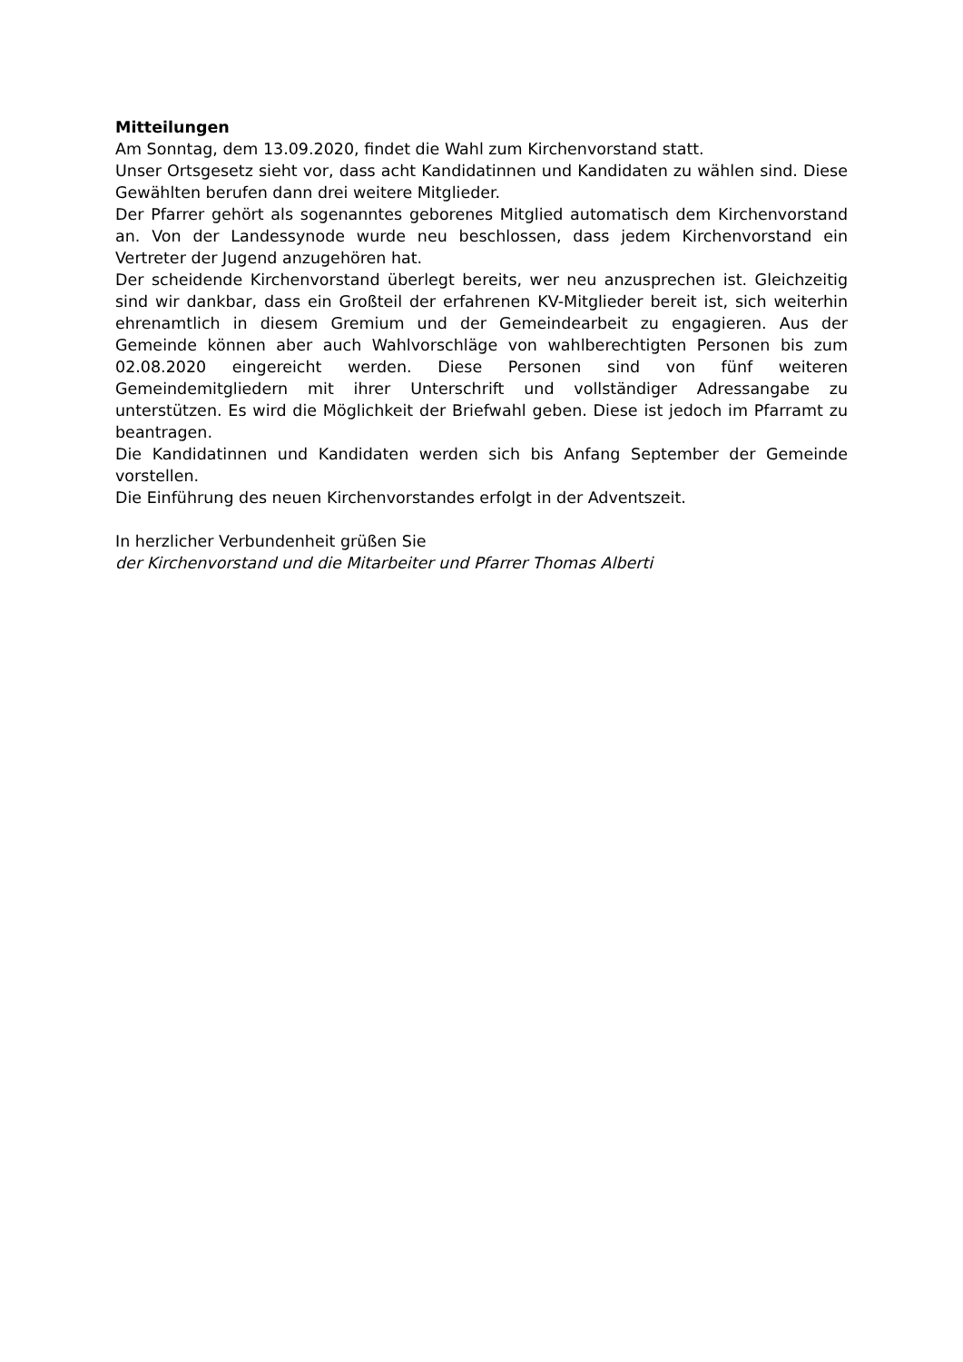Mitteilungen
Am Sonntag, dem 13.09.2020, findet die Wahl zum Kirchenvorstand statt.
Unser Ortsgesetz sieht vor, dass acht Kandidatinnen und Kandidaten zu wählen sind. Diese Gewählten berufen dann drei weitere Mitglieder.
Der Pfarrer gehört als sogenanntes geborenes Mitglied automatisch dem Kirchenvorstand an. Von der Landessynode wurde neu beschlossen, dass jedem Kirchenvorstand ein Vertreter der Jugend anzugehören hat.
Der scheidende Kirchenvorstand überlegt bereits, wer neu anzusprechen ist. Gleichzeitig sind wir dankbar, dass ein Großteil der erfahrenen KV-Mitglieder bereit ist, sich weiterhin ehrenamtlich in diesem Gremium und der Gemeindearbeit zu engagieren. Aus der Gemeinde können aber auch Wahlvorschläge von wahlberechtigten Personen bis zum 02.08.2020 eingereicht werden. Diese Personen sind von fünf weiteren Gemeindemitgliedern mit ihrer Unterschrift und vollständiger Adressangabe zu unterstützen. Es wird die Möglichkeit der Briefwahl geben. Diese ist jedoch im Pfarramt zu beantragen.
Die Kandidatinnen und Kandidaten werden sich bis Anfang September der Gemeinde vorstellen.
Die Einführung des neuen Kirchenvorstandes erfolgt in der Adventszeit.
In herzlicher Verbundenheit grüßen Sie
der Kirchenvorstand und die Mitarbeiter und Pfarrer Thomas Alberti